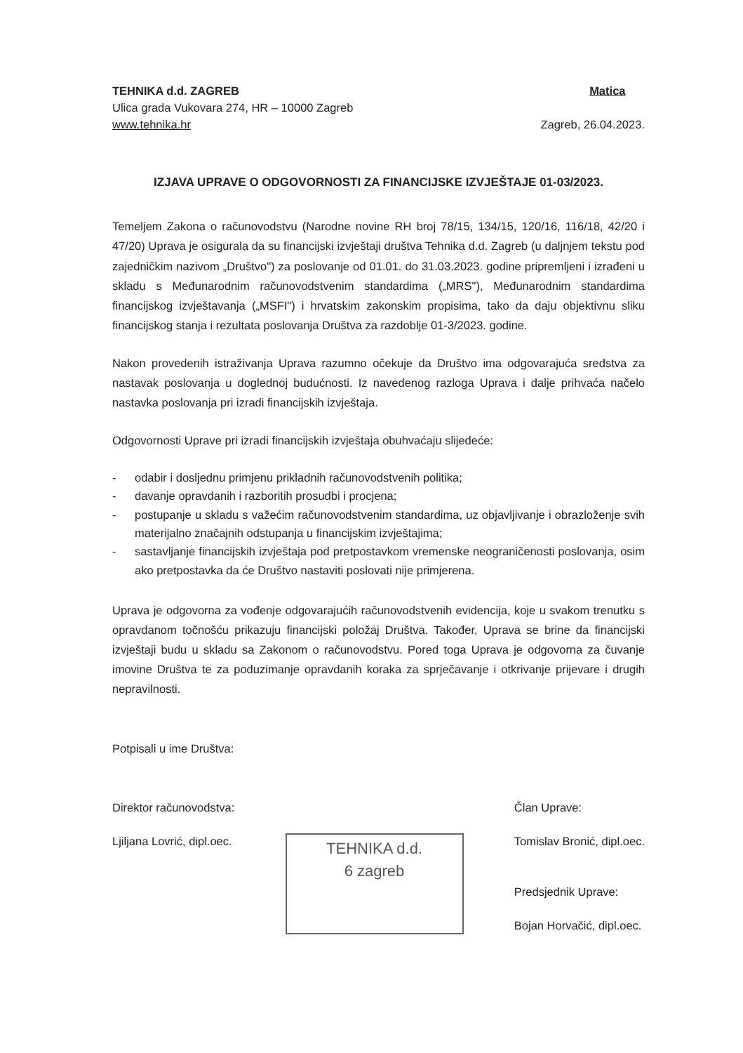TEHNIKA d.d. ZAGREB
Ulica grada Vukovara 274, HR – 10000 Zagreb
www.tehnika.hr
Matica
Zagreb, 26.04.2023.
IZJAVA UPRAVE O ODGOVORNOSTI ZA FINANCIJSKE IZVJEŠTAJE 01-03/2023.
Temeljem Zakona o računovodstvu (Narodne novine RH broj 78/15, 134/15, 120/16, 116/18, 42/20 i 47/20) Uprava je osigurala da su financijski izvještaji društva Tehnika d.d. Zagreb (u daljnjem tekstu pod zajedničkim nazivom „Društvo") za poslovanje od 01.01. do 31.03.2023. godine pripremljeni i izrađeni u skladu s Međunarodnim računovodstvenim standardima („MRS"), Međunarodnim standardima financijskog izvještavanja („MSFI") i hrvatskim zakonskim propisima, tako da daju objektivnu sliku financijskog stanja i rezultata poslovanja Društva za razdoblje 01-3/2023. godine.
Nakon provedenih istraživanja Uprava razumno očekuje da Društvo ima odgovarajuća sredstva za nastavak poslovanja u doglednoj budućnosti. Iz navedenog razloga Uprava i dalje prihvaća načelo nastavka poslovanja pri izradi financijskih izvještaja.
Odgovornosti Uprave pri izradi financijskih izvještaja obuhvaćaju slijedeće:
- odabir i dosljednu primjenu prikladnih računovodstvenih politika;
- davanje opravdanih i razboritih prosudbi i procjena;
- postupanje u skladu s važećim računovodstvenim standardima, uz objavljivanje i obrazloženje svih materijalno značajnih odstupanja u financijskim izvještajima;
- sastavljanje financijskih izvještaja pod pretpostavkom vremenske neograničenosti poslovanja, osim ako pretpostavka da će Društvo nastaviti poslovati nije primjerena.
Uprava je odgovorna za vođenje odgovarajućih računovodstvenih evidencija, koje u svakom trenutku s opravdanom točnošću prikazuju financijski položaj Društva. Također, Uprava se brine da financijski izvještaji budu u skladu sa Zakonom o računovodstvu. Pored toga Uprava je odgovorna za čuvanje imovine Društva te za poduzimanje opravdanih koraka za sprječavanje i otkrivanje prijevare i drugih nepravilnosti.
Potpisali u ime Društva:
Direktor računovodstva:
Ljiljana Lovrić, dipl.oec.
TEHNIKA d.d.
6 zagreb
Član Uprave:
Tomislav Bronić, dipl.oec.
Predsjednik Uprave:
Bojan Horvačić, dipl.oec.